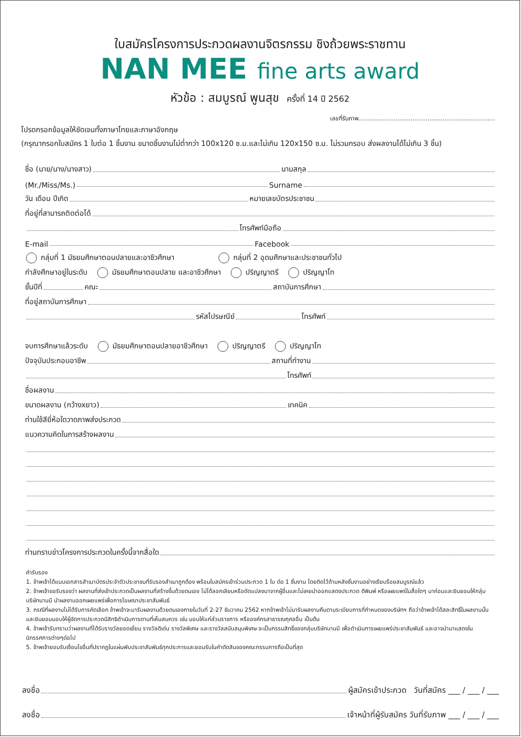ใบสมัครโครงการประกวดผลงานจิตรกรรม ชิงถ้วยพระราชทาน
NAN MEE fine arts award
หัวข้อ : สมบูรณ์ พูนสุข ครั้งที่ 14 ปี 2562
เลขที่รับภาพ.........................................................................
โปรดกรอกข้อมูลให้ชัดเจนทั้งภาษาไทยและภาษาอังกฤษ
(กรุณากรอกใบสมัคร 1 ใบต่อ 1 ชิ้นงาน ขนาดชิ้นงานไม่ต่ำกว่า 100x120 ซ.ม.และไม่เกิน 120x150 ซ.ม. ไม่รวมกรอบ ส่งผลงานได้ไม่เกิน 3 ชิ้น)
ชื่อ (นาย/นาง/นางสาว) นามสกุล
(Mr./Miss/Ms.) Surname
วัน เดือน ปีเกิด หมายเลขบัตรประชาชน
ที่อยู่ที่สามารถติดต่อได้
โทรศัพท์มือถือ
E-mail Facebook
กลุ่มที่ 1 มัธยมศึกษาตอนปลายและอาชีวศึกษา กลุ่มที่ 2 อุดมศึกษาและประชาชนทั่วไป
กำลังศึกษาอยู่ในระดับ มัธยมศึกษาตอนปลาย และอาชีวศึกษา ปริญญาตรี ปริญญาโท
ชั้นปีที่ คณะ สถาบันการศึกษา
ที่อยู่สถาบันการศึกษา
รหัสไปรษณีย์ โทรศัพท์
จบการศึกษาแล้วระดับ มัธยมศึกษาตอนปลายอาชีวศึกษา ปริญญาตรี ปริญญาโท
ปัจจุบันประกอบอาชีพ สถานที่ทำงาน
โทรศัพท์
ชื่อผลงาน
ขนาดผลงาน (กว้างxยาว) เทคนิค
ท่านใช้สียี่ห้อใดวาดภาพส่งประกวด
แนวความคิดในการสร้างผลงาน
ท่านทราบข่าวโครงการประกวดในครั้งนี้จากสื่อใด
คำรับรอง
1. ข้าพเจ้าได้แนบเอกสารสำเนาบัตรประจำตัวประชาชนที่รับรองสำเนาถูกต้อง พร้อมใบสมัครเข้าร่วมประกวด 1 ใบ ต่อ 1 ชิ้นงาน โดยติดไว้ด้านหลังชิ้นงานอย่างเรียบร้อยสมบูรณ์แล้ว
2. ข้าพเจ้าขอรับรองว่า ผลงานที่ส่งเข้าประกวดเป็นผลงานที่สร้างขึ้นด้วยตนเอง ไม่ได้ลอกเลียนหรือดัดแปลงมาจากผู้อื่นและไม่เคยนำออกแสดงประกวด ตีพิมพ์ หรือเผยแพร่ในสื่อใดๆ มาก่อนและยินยอมให้กลุ่มบริษัทนานมี นำผลงานออกเผยแพร่เพื่อการโฆษณาประชาสัมพันธ์
3. กรณีที่ผลงานไม่ได้รับการคัดเลือก ข้าพเจ้าจะมารับผลงานด้วยตนเองภายในวันที่ 2-27 ธันวาคม 2562 หากข้าพเจ้าไม่มารับผลงานคืนตามระเบียบการที่กำหนดของบริษัทฯ ถือว่าข้าพเจ้าได้สละสิทธิ์ในผลงานนั้น และยินยอมมอบให้ผู้จัดการประกวดมีสิทธิดำเนินการตามที่เห็นสมควร เช่น มอบให้แก่ส่วนราชการ หรือองค์กรสาธารณกุศลอื่น เป็นต้น
4. ข้าพเจ้ารับทราบว่าผลงานที่ได้รับรางวัลยอดเยี่ยม รางวัลดีเด่น รางวัลพิเศษ และรางวัลสนับสนุนพิเศษ จะเป็นกรรมสิทธิ์ของกลุ่มบริษัทนานมี เพื่อดำเนินการเผยแพร่ประชาสัมพันธ์ และอาจนำมาแสดงในนิทรรศการต่างๆต่อไป
5. ข้าพเจ้ายอมรับเงื่อนไขอื่นที่ปรากฏในแผ่นพับประชาสัมพันธ์ทุกประการและยอมรับในคำตัดสินของคณะกรรมการถือเป็นที่สุด
ลงชื่อ ผู้สมัครเข้าประกวด วันที่สมัคร ___ / ___ / ___
ลงชื่อ เจ้าหน้าที่ผู้รับสมัคร วันที่รับภาพ ___ / ___ / ___